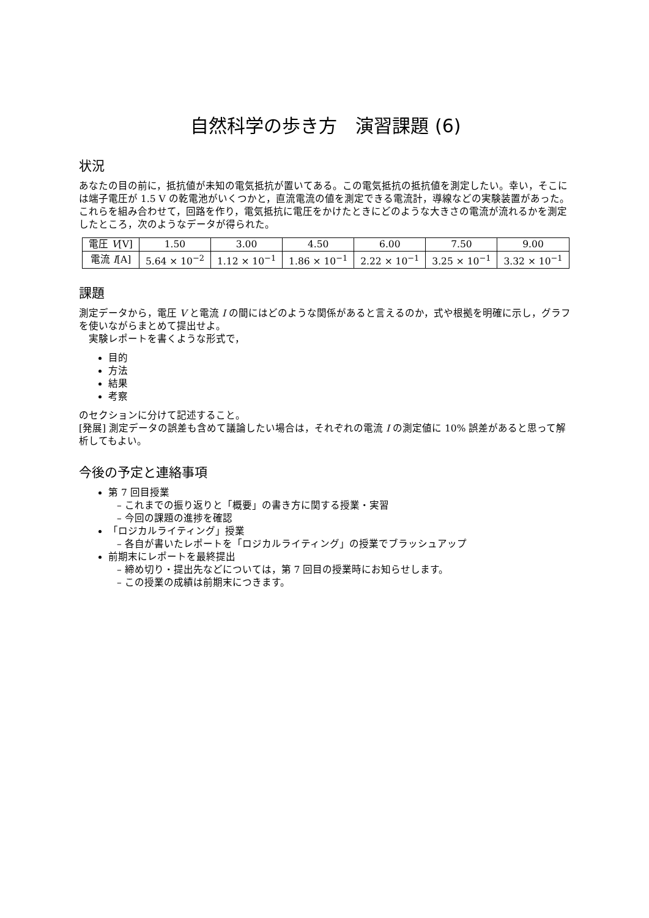自然科学の歩き方　演習課題 (6)
状況
あなたの目の前に，抵抗値が未知の電気抵抗が置いてある。この電気抵抗の抵抗値を測定したい。幸い，そこには端子電圧が 1.5 V の乾電池がいくつかと，直流電流の値を測定できる電流計，導線などの実験装置があった。これらを組み合わせて，回路を作り，電気抵抗に電圧をかけたときにどのような大きさの電流が流れるかを測定したところ，次のようなデータが得られた。
| 電圧 V [V] | 1.50 | 3.00 | 4.50 | 6.00 | 7.50 | 9.00 |
| 電流 I [A] | 5.64 × 10<sup>−2</sup> | 1.12 × 10<sup>−1</sup> | 1.86 × 10<sup>−1</sup> | 2.22 × 10<sup>−1</sup> | 3.25 × 10<sup>−1</sup> | 3.32 × 10<sup>−1</sup> |
課題
測定データから，電圧 V と電流 I の間にはどのような関係があると言えるのか，式や根拠を明確に示し，グラフを使いながらまとめて提出せよ。
　実験レポートを書くような形式で，
目的
方法
結果
考察
のセクションに分けて記述すること。
[発展] 測定データの誤差も含めて議論したい場合は，それぞれの電流 I の測定値に 10% 誤差があると思って解析してもよい。
今後の予定と連絡事項
第 7 回目授業
– これまでの振り返りと「概要」の書き方に関する授業・実習
– 今回の課題の進捗を確認
「ロジカルライティング」授業
– 各自が書いたレポートを「ロジカルライティング」の授業でブラッシュアップ
前期末にレポートを最終提出
– 締め切り・提出先などについては，第 7 回目の授業時にお知らせします。
– この授業の成績は前期末につきます。